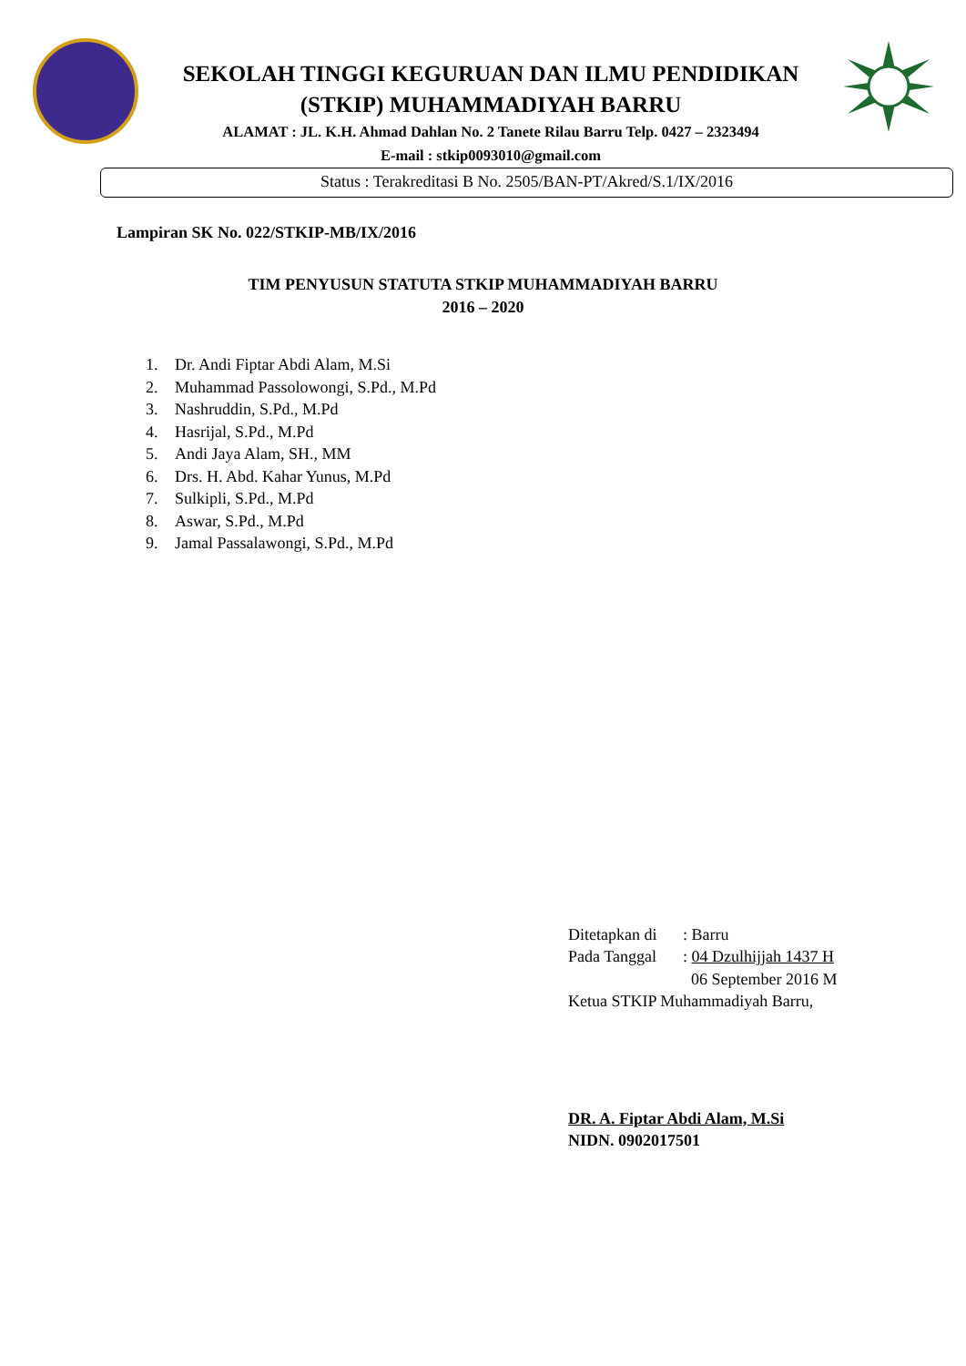SEKOLAH TINGGI KEGURUAN DAN ILMU PENDIDIKAN
(STKIP) MUHAMMADIYAH BARRU
ALAMAT : JL. K.H. Ahmad Dahlan No. 2 Tanete Rilau Barru Telp. 0427 – 2323494
E-mail : stkip0093010@gmail.com
Status : Terakreditasi B No. 2505/BAN-PT/Akred/S.1/IX/2016
Lampiran SK No. 022/STKIP-MB/IX/2016
TIM PENYUSUN STATUTA STKIP MUHAMMADIYAH BARRU
2016 – 2020
1. Dr. Andi Fiptar Abdi Alam, M.Si
2. Muhammad Passolowongi, S.Pd., M.Pd
3. Nashruddin, S.Pd., M.Pd
4. Hasrijal, S.Pd., M.Pd
5. Andi Jaya Alam, SH., MM
6. Drs. H. Abd. Kahar Yunus, M.Pd
7. Sulkipli, S.Pd., M.Pd
8. Aswar, S.Pd., M.Pd
9. Jamal Passalawongi, S.Pd., M.Pd
| Ditetapkan di | : Barru |
| Pada Tanggal | : 04 Dzulhijjah 1437 H |
| | 06 September 2016 M |
Ketua STKIP Muhammadiyah Barru,
DR. A. Fiptar Abdi Alam, M.Si
NIDN. 0902017501